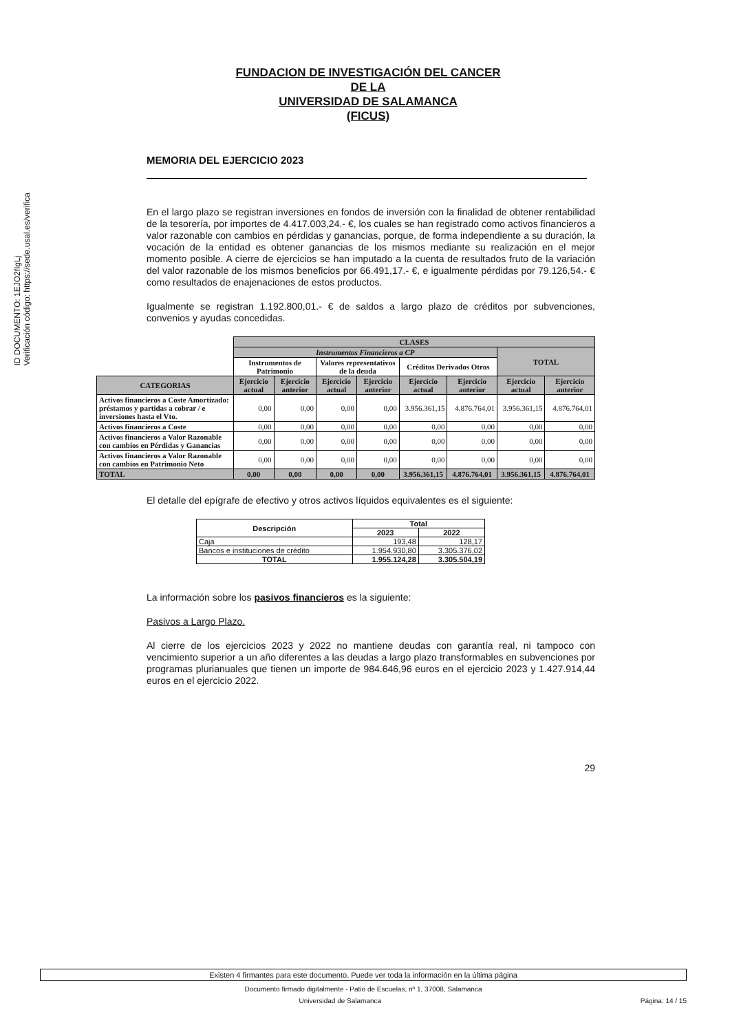ID DOCUMENTO: 1EJO2fIgLj
Verificación código: https://sede.usal.es/verifica
FUNDACION DE INVESTIGACIÓN DEL CANCER
DE LA
UNIVERSIDAD DE SALAMANCA
(FICUS)
MEMORIA DEL EJERCICIO 2023
En el largo plazo se registran inversiones en fondos de inversión con la finalidad de obtener rentabilidad de la tesorería, por importes de 4.417.003,24.- €, los cuales se han registrado como activos financieros a valor razonable con cambios en pérdidas y ganancias, porque, de forma independiente a su duración, la vocación de la entidad es obtener ganancias de los mismos mediante su realización en el mejor momento posible. A cierre de ejercicios se han imputado a la cuenta de resultados fruto de la variación del valor razonable de los mismos beneficios por 66.491,17.- €, e igualmente pérdidas por 79.126,54.- € como resultados de enajenaciones de estos productos.
Igualmente se registran 1.192.800,01.- € de saldos a largo plazo de créditos por subvenciones, convenios y ayudas concedidas.
| | CLASES | | | | | | | |
| | Instrumentos Financieros a CP | | | | | | TOTAL | |
| | Instrumentos de Patrimonio | | Valores representativos de la deuda | | Créditos Derivados Otros | | | |
| CATEGORIAS | Ejercicio actual | Ejercicio anterior | Ejercicio actual | Ejercicio anterior | Ejercicio actual | Ejercicio anterior | Ejercicio actual | Ejercicio anterior |
| Activos financieros a Coste Amortizado: préstamos y partidas a cobrar / e inversiones hasta el Vto. | 0,00 | 0,00 | 0,00 | 0,00 | 3.956.361,15 | 4.876.764,01 | 3.956.361,15 | 4.876.764,01 |
| Activos financieros a Coste | 0,00 | 0,00 | 0,00 | 0,00 | 0,00 | 0,00 | 0,00 | 0,00 |
| Activos financieros a Valor Razonable con cambios en Pérdidas y Ganancias | 0,00 | 0,00 | 0,00 | 0,00 | 0,00 | 0,00 | 0,00 | 0,00 |
| Activos financieros a Valor Razonable con cambios en Patrimonio Neto | 0,00 | 0,00 | 0,00 | 0,00 | 0,00 | 0,00 | 0,00 | 0,00 |
| TOTAL | 0,00 | 0,00 | 0,00 | 0,00 | 3.956.361,15 | 4.876.764,01 | 3.956.361,15 | 4.876.764,01 |
El detalle del epígrafe de efectivo y otros activos líquidos equivalentes es el siguiente:
| Descripción | Total | |
| --- | --- | --- |
| | 2023 | 2022 |
| Caja | 193,48 | 128,17 |
| Bancos e instituciones de crédito | 1.954.930,80 | 3.305.376,02 |
| TOTAL | 1.955.124,28 | 3.305.504,19 |
La información sobre los pasivos financieros es la siguiente:
Pasivos a Largo Plazo.
Al cierre de los ejercicios 2023 y 2022 no mantiene deudas con garantía real, ni tampoco con vencimiento superior a un año diferentes a las deudas a largo plazo transformables en subvenciones por programas plurianuales que tienen un importe de 984.646,96 euros en el ejercicio 2023 y 1.427.914,44 euros en el ejercicio 2022.
29
Existen 4 firmantes para este documento. Puede ver toda la información en la última página
Documento firmado digitalmente - Patio de Escuelas, nº 1, 37008, Salamanca
Universidad de Salamanca Página: 14 / 15